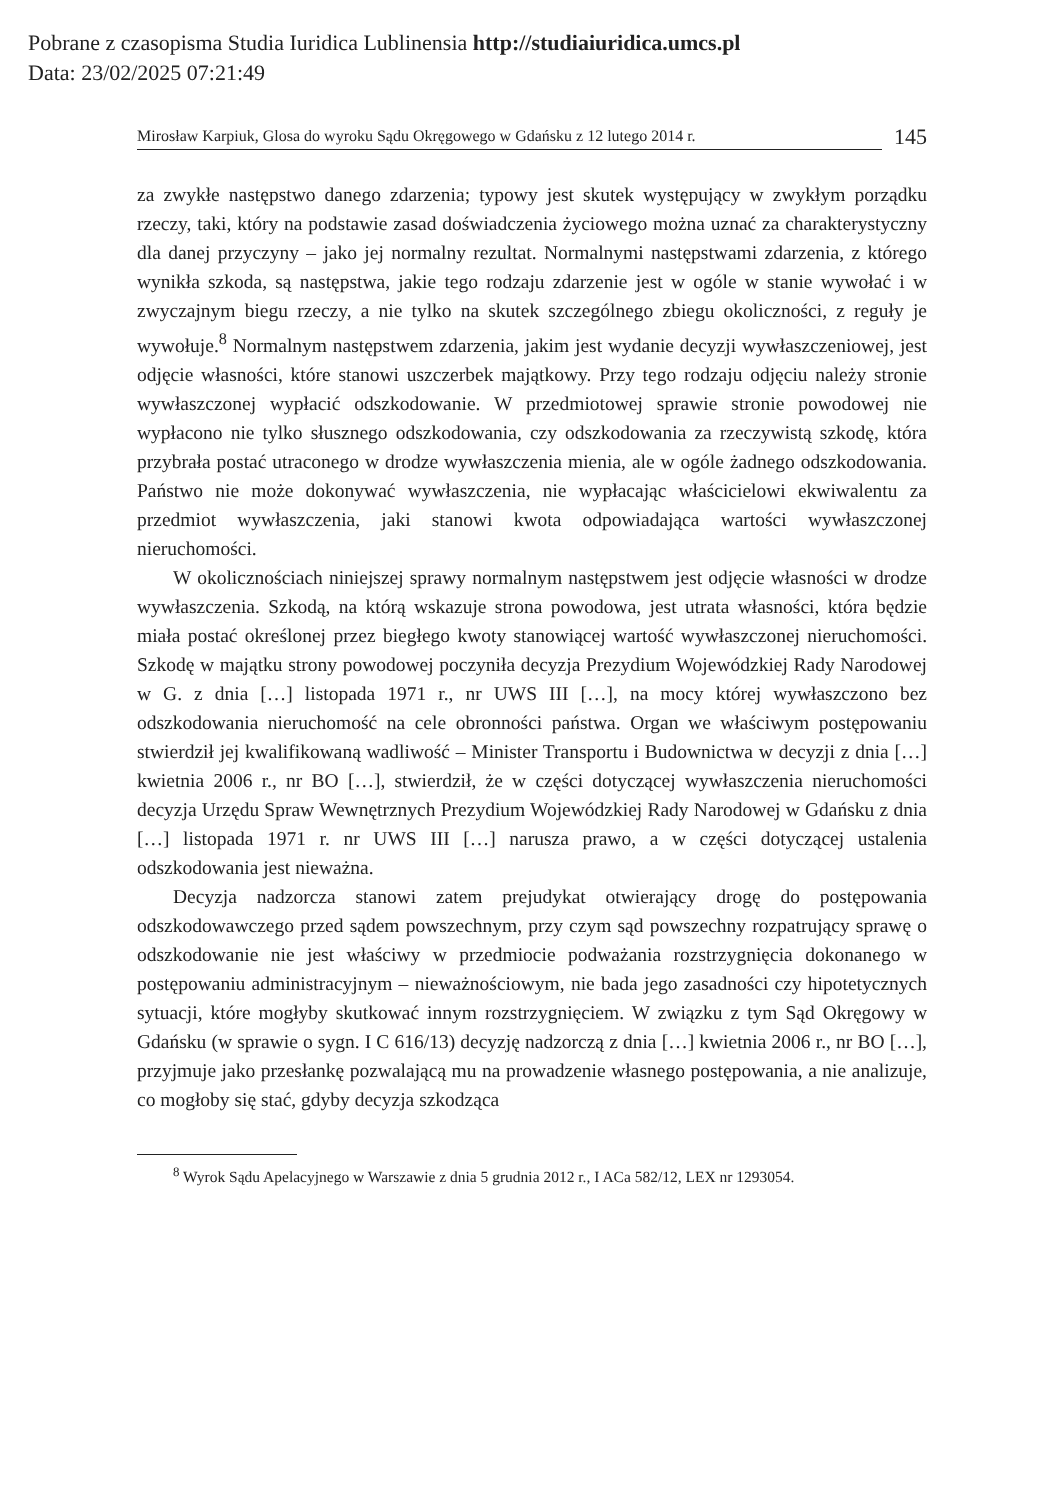Pobrane z czasopisma Studia Iuridica Lublinensia http://studiaiuridica.umcs.pl
Data: 23/02/2025 07:21:49
Mirosław Karpiuk, Glosa do wyroku Sądu Okręgowego w Gdańsku z 12 lutego 2014 r. 145
za zwykłe następstwo danego zdarzenia; typowy jest skutek występujący w zwykłym porządku rzeczy, taki, który na podstawie zasad doświadczenia życiowego można uznać za charakterystyczny dla danej przyczyny – jako jej normalny rezultat. Normalnymi następstwami zdarzenia, z którego wynikła szkoda, są następstwa, jakie tego rodzaju zdarzenie jest w ogóle w stanie wywołać i w zwyczajnym biegu rzeczy, a nie tylko na skutek szczególnego zbiegu okoliczności, z reguły je wywołuje.<sup>8</sup> Normalnym następstwem zdarzenia, jakim jest wydanie decyzji wywłaszczeniowej, jest odjęcie własności, które stanowi uszczerbek majątkowy. Przy tego rodzaju odjęciu należy stronie wywłaszczonej wypłacić odszkodowanie. W przedmiotowej sprawie stronie powodowej nie wypłacono nie tylko słusznego odszkodowania, czy odszkodowania za rzeczywistą szkodę, która przybrała postać utraconego w drodze wywłaszczenia mienia, ale w ogóle żadnego odszkodowania. Państwo nie może dokonywać wywłaszczenia, nie wypłacając właścicielowi ekwiwalentu za przedmiot wywłaszczenia, jaki stanowi kwota odpowiadająca wartości wywłaszczonej nieruchomości.
W okolicznościach niniejszej sprawy normalnym następstwem jest odjęcie własności w drodze wywłaszczenia. Szkodą, na którą wskazuje strona powodowa, jest utrata własności, która będzie miała postać określonej przez biegłego kwoty stanowiącej wartość wywłaszczonej nieruchomości. Szkodę w majątku strony powodowej poczyniła decyzja Prezydium Wojewódzkiej Rady Narodowej w G. z dnia […] listopada 1971 r., nr UWS III […], na mocy której wywłaszczono bez odszkodowania nieruchomość na cele obronności państwa. Organ we właściwym postępowaniu stwierdził jej kwalifikowaną wadliwość – Minister Transportu i Budownictwa w decyzji z dnia […] kwietnia 2006 r., nr BO […], stwierdził, że w części dotyczącej wywłaszczenia nieruchomości decyzja Urzędu Spraw Wewnętrznych Prezydium Wojewódzkiej Rady Narodowej w Gdańsku z dnia […] listopada 1971 r. nr UWS III […] narusza prawo, a w części dotyczącej ustalenia odszkodowania jest nieważna.
Decyzja nadzorcza stanowi zatem prejudykat otwierający drogę do postępowania odszkodowawczego przed sądem powszechnym, przy czym sąd powszechny rozpatrujący sprawę o odszkodowanie nie jest właściwy w przedmiocie podważania rozstrzygnięcia dokonanego w postępowaniu administracyjnym – nieważnościowym, nie bada jego zasadności czy hipotetycznych sytuacji, które mogłyby skutkować innym rozstrzygnięciem. W związku z tym Sąd Okręgowy w Gdańsku (w sprawie o sygn. I C 616/13) decyzję nadzorczą z dnia […] kwietnia 2006 r., nr BO […], przyjmuje jako przesłankę pozwalającą mu na prowadzenie własnego postępowania, a nie analizuje, co mogłoby się stać, gdyby decyzja szkodząca
<sup>8</sup> Wyrok Sądu Apelacyjnego w Warszawie z dnia 5 grudnia 2012 r., I ACa 582/12, LEX nr 1293054.